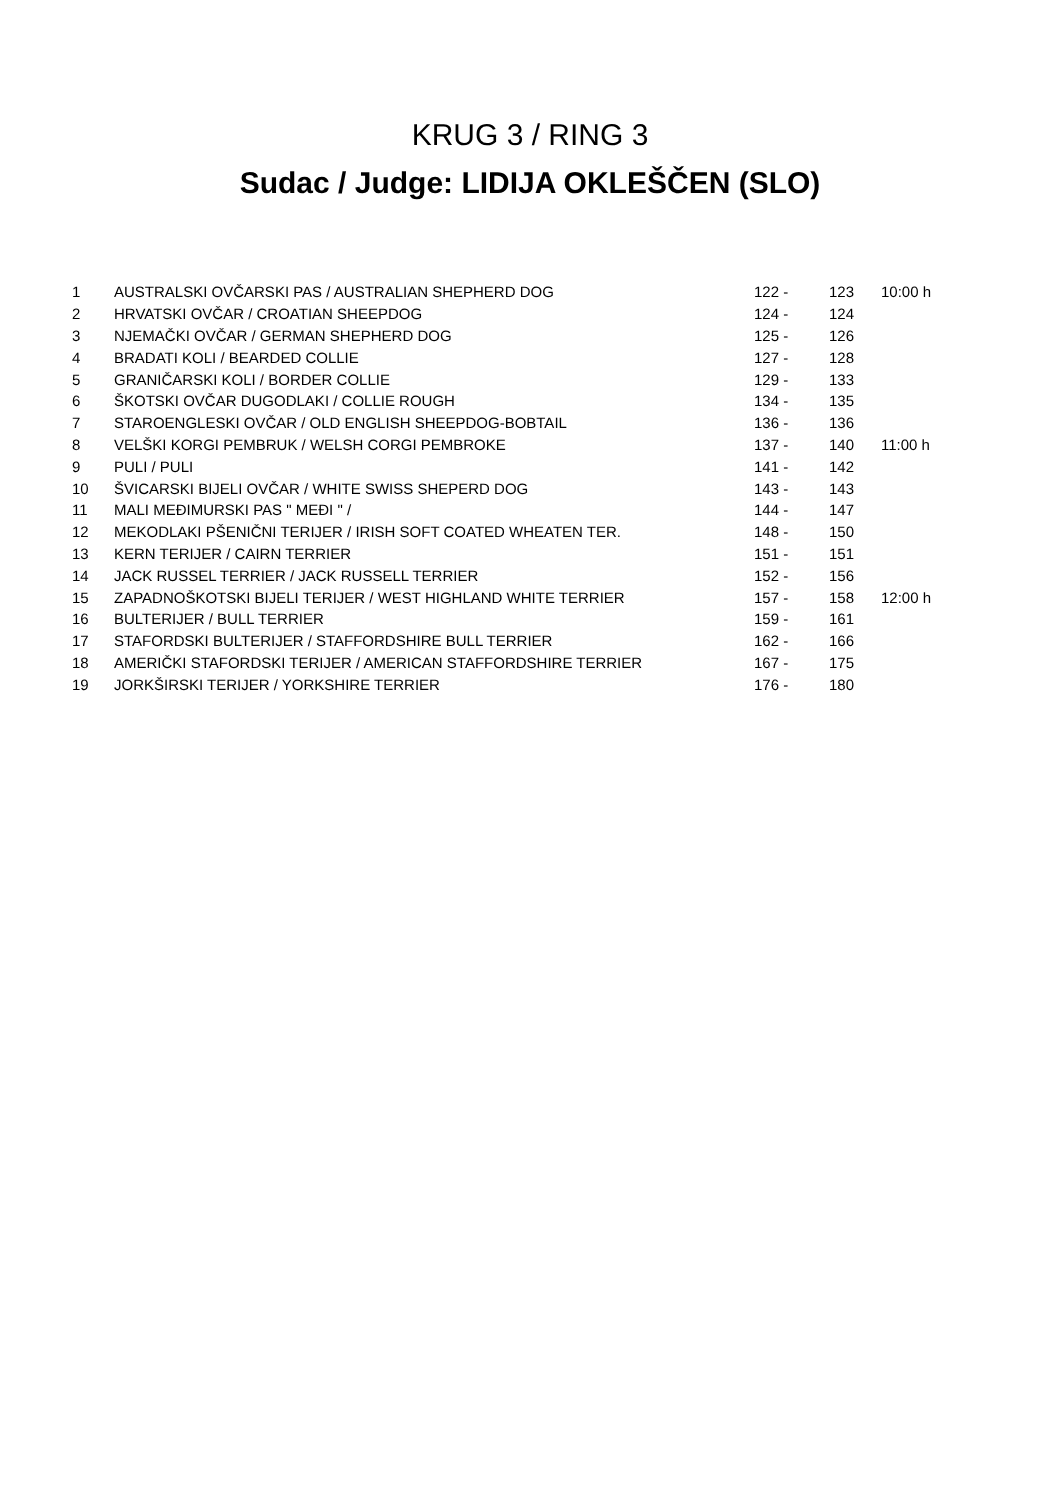KRUG 3 / RING 3
Sudac / Judge: LIDIJA OKLEŠČEN (SLO)
| 1 | AUSTRALSKI OVČARSKI PAS / AUSTRALIAN SHEPHERD DOG | 122 - | 123 | 10:00 h |
| 2 | HRVATSKI OVČAR / CROATIAN SHEEPDOG | 124 - | 124 | |
| 3 | NJEMAČKI OVČAR / GERMAN SHEPHERD DOG | 125 - | 126 | |
| 4 | BRADATI KOLI / BEARDED COLLIE | 127 - | 128 | |
| 5 | GRANIČARSKI KOLI / BORDER COLLIE | 129 - | 133 | |
| 6 | ŠKOTSKI OVČAR DUGODLAKI / COLLIE ROUGH | 134 - | 135 | |
| 7 | STAROENGLESKI OVČAR / OLD ENGLISH SHEEPDOG-BOBTAIL | 136 - | 136 | |
| 8 | VELŠKI KORGI PEMBRUK / WELSH CORGI PEMBROKE | 137 - | 140 | 11:00 h |
| 9 | PULI / PULI | 141 - | 142 | |
| 10 | ŠVICARSKI BIJELI OVČAR / WHITE SWISS SHEPERD DOG | 143 - | 143 | |
| 11 | MALI MEĐIMURSKI PAS " MEĐI " / | 144 - | 147 | |
| 12 | MEKODLAKI PŠENIČNI TERIJER / IRISH SOFT COATED WHEATEN TER. | 148 - | 150 | |
| 13 | KERN TERIJER / CAIRN TERRIER | 151 - | 151 | |
| 14 | JACK RUSSEL TERRIER / JACK RUSSELL TERRIER | 152 - | 156 | |
| 15 | ZAPADNOŠKOTSKI BIJELI TERIJER / WEST HIGHLAND WHITE TERRIER | 157 - | 158 | 12:00 h |
| 16 | BULTERIJER / BULL TERRIER | 159 - | 161 | |
| 17 | STAFORDSKI BULTERIJER / STAFFORDSHIRE BULL TERRIER | 162 - | 166 | |
| 18 | AMERIČKI STAFORDSKI TERIJER / AMERICAN STAFFORDSHIRE TERRIER | 167 - | 175 | |
| 19 | JORKŠIRSKI TERIJER / YORKSHIRE TERRIER | 176 - | 180 | |